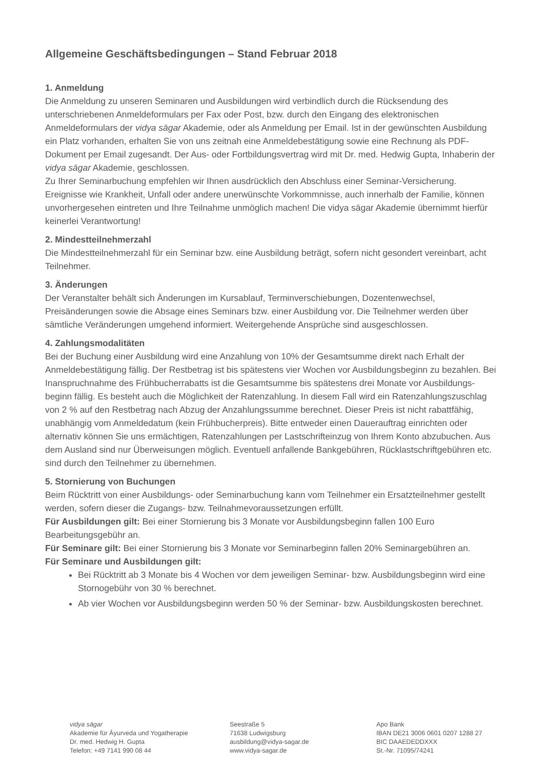Allgemeine Geschäftsbedingungen – Stand Februar 2018
1. Anmeldung
Die Anmeldung zu unseren Seminaren und Ausbildungen wird verbindlich durch die Rücksendung des unterschriebenen Anmeldeformulars per Fax oder Post, bzw. durch den Eingang des elektronischen Anmeldeformulars der vidya sāgar Akademie, oder als Anmeldung per Email. Ist in der gewünschten Ausbildung ein Platz vorhanden, erhalten Sie von uns zeitnah eine Anmeldebestätigung sowie eine Rechnung als PDF-Dokument per Email zugesandt. Der Aus- oder Fortbildungsvertrag wird mit Dr. med. Hedwig Gupta, Inhaberin der vidya sāgar Akademie, geschlossen.
Zu Ihrer Seminarbuchung empfehlen wir Ihnen ausdrücklich den Abschluss einer Seminar-Versicherung. Ereignisse wie Krankheit, Unfall oder andere unerwünschte Vorkommnisse, auch innerhalb der Familie, können unvorhergesehen eintreten und Ihre Teilnahme unmöglich machen! Die vidya sāgar Akademie übernimmt hierfür keinerlei Verantwortung!
2. Mindestteilnehmerzahl
Die Mindestteilnehmerzahl für ein Seminar bzw. eine Ausbildung beträgt, sofern nicht gesondert vereinbart, acht Teilnehmer.
3. Änderungen
Der Veranstalter behält sich Änderungen im Kursablauf, Terminverschiebungen, Dozentenwechsel, Preisänderungen sowie die Absage eines Seminars bzw. einer Ausbildung vor. Die Teilnehmer werden über sämtliche Veränderungen umgehend informiert. Weitergehende Ansprüche sind ausgeschlossen.
4. Zahlungsmodalitäten
Bei der Buchung einer Ausbildung wird eine Anzahlung von 10% der Gesamtsumme direkt nach Erhalt der Anmeldebestätigung fällig. Der Restbetrag ist bis spätestens vier Wochen vor Ausbildungsbeginn zu bezahlen. Bei Inanspruchnahme des Frühbucherrabatts ist die Gesamtsumme bis spätestens drei Monate vor Ausbildungs-beginn fällig. Es besteht auch die Möglichkeit der Ratenzahlung. In diesem Fall wird ein Ratenzahlungszuschlag von 2 % auf den Restbetrag nach Abzug der Anzahlungssumme berechnet. Dieser Preis ist nicht rabattfähig, unabhängig vom Anmeldedatum (kein Frühbucherpreis). Bitte entweder einen Dauerauftrag einrichten oder alternativ können Sie uns ermächtigen, Ratenzahlungen per Lastschrifteinzug von Ihrem Konto abzubuchen. Aus dem Ausland sind nur Überweisungen möglich. Eventuell anfallende Bankgebühren, Rücklastschriftgebühren etc. sind durch den Teilnehmer zu übernehmen.
5. Stornierung von Buchungen
Beim Rücktritt von einer Ausbildungs- oder Seminarbuchung kann vom Teilnehmer ein Ersatzteilnehmer gestellt werden, sofern dieser die Zugangs- bzw. Teilnahmevoraussetzungen erfüllt.
Für Ausbildungen gilt: Bei einer Stornierung bis 3 Monate vor Ausbildungsbeginn fallen 100 Euro Bearbeitungsgebühr an.
Für Seminare gilt: Bei einer Stornierung bis 3 Monate vor Seminarbeginn fallen 20% Seminargebühren an.
Für Seminare und Ausbildungen gilt:
Bei Rücktritt ab 3 Monate bis 4 Wochen vor dem jeweiligen Seminar- bzw. Ausbildungsbeginn wird eine Stornogebühr von 30 % berechnet.
Ab vier Wochen vor Ausbildungsbeginn werden 50 % der Seminar- bzw. Ausbildungskosten berechnet.
vidya sāgar
Akademie für Āyurveda und Yogatherapie
Dr. med. Hedwig H. Gupta
Telefon: +49 7141 990 08 44
Seestraße 5
71638 Ludwigsburg
ausbildung@vidya-sagar.de
www.vidya-sagar.de
Apo Bank
IBAN DE21 3006 0601 0207 1288 27
BIC DAAEDEDDXXX
St.-Nr. 71095/74241